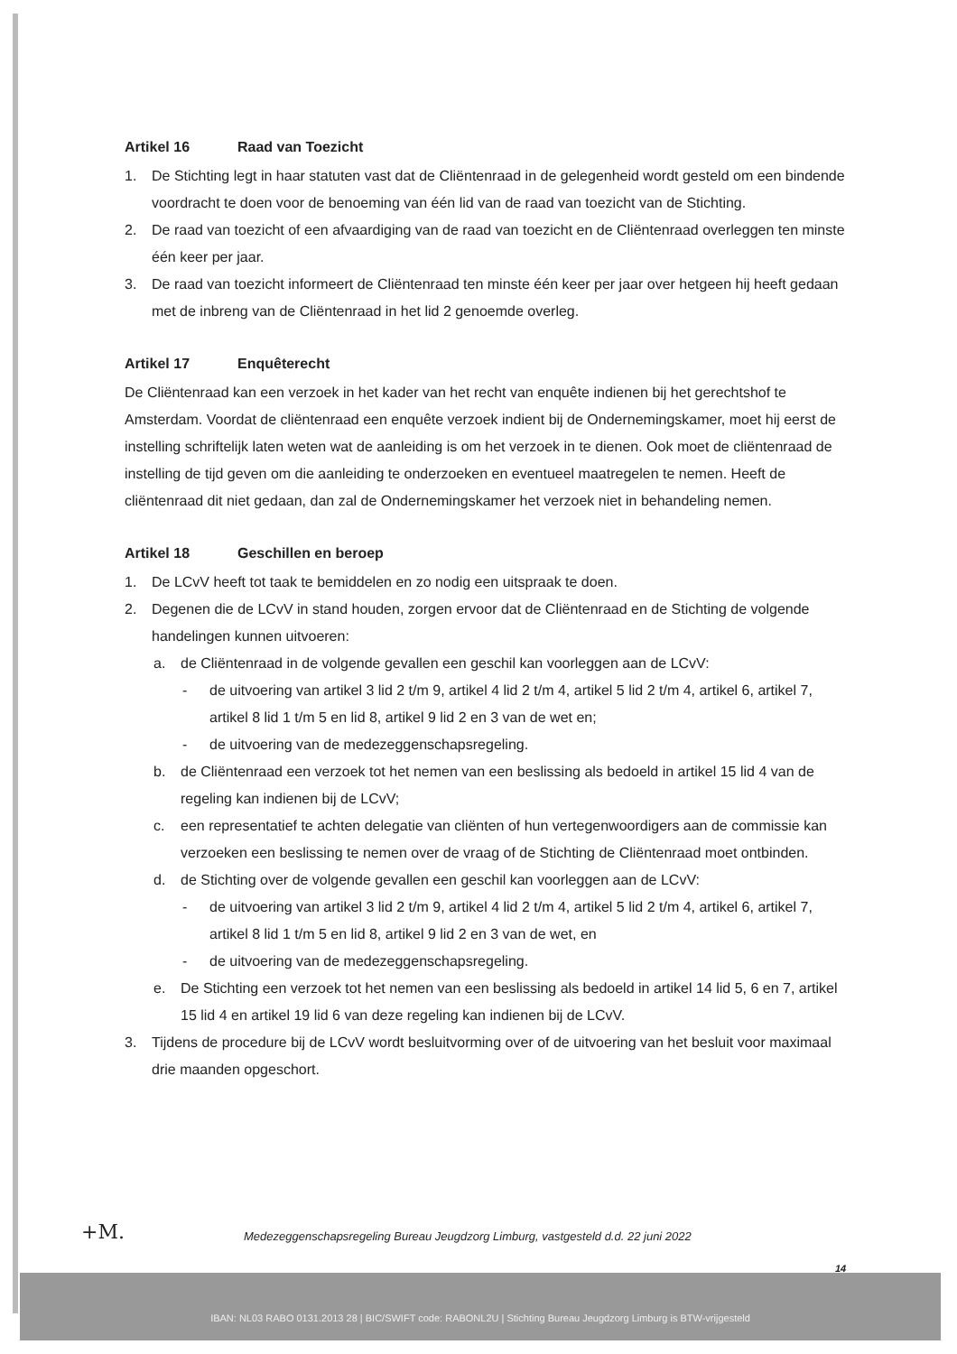Artikel 16 Raad van Toezicht
1. De Stichting legt in haar statuten vast dat de Cliëntenraad in de gelegenheid wordt gesteld om een bindende voordracht te doen voor de benoeming van één lid van de raad van toezicht van de Stichting.
2. De raad van toezicht of een afvaardiging van de raad van toezicht en de Cliëntenraad overleggen ten minste één keer per jaar.
3. De raad van toezicht informeert de Cliëntenraad ten minste één keer per jaar over hetgeen hij heeft gedaan met de inbreng van de Cliëntenraad in het lid 2 genoemde overleg.
Artikel 17 Enquêterecht
De Cliëntenraad kan een verzoek in het kader van het recht van enquête indienen bij het gerechtshof te Amsterdam. Voordat de cliëntenraad een enquête verzoek indient bij de Ondernemingskamer, moet hij eerst de instelling schriftelijk laten weten wat de aanleiding is om het verzoek in te dienen. Ook moet de cliëntenraad de instelling de tijd geven om die aanleiding te onderzoeken en eventueel maatregelen te nemen. Heeft de cliëntenraad dit niet gedaan, dan zal de Ondernemingskamer het verzoek niet in behandeling nemen.
Artikel 18 Geschillen en beroep
1. De LCvV heeft tot taak te bemiddelen en zo nodig een uitspraak te doen.
2. Degenen die de LCvV in stand houden, zorgen ervoor dat de Cliëntenraad en de Stichting de volgende handelingen kunnen uitvoeren:
a. de Cliëntenraad in de volgende gevallen een geschil kan voorleggen aan de LCvV:
- de uitvoering van artikel 3 lid 2 t/m 9, artikel 4 lid 2 t/m 4, artikel 5 lid 2 t/m 4, artikel 6, artikel 7, artikel 8 lid 1 t/m 5 en lid 8, artikel 9 lid 2 en 3 van de wet en;
- de uitvoering van de medezeggenschapsregeling.
b. de Cliëntenraad een verzoek tot het nemen van een beslissing als bedoeld in artikel 15 lid 4 van de regeling kan indienen bij de LCvV;
c. een representatief te achten delegatie van cliënten of hun vertegenwoordigers aan de commissie kan verzoeken een beslissing te nemen over de vraag of de Stichting de Cliëntenraad moet ontbinden.
d. de Stichting over de volgende gevallen een geschil kan voorleggen aan de LCvV:
- de uitvoering van artikel 3 lid 2 t/m 9, artikel 4 lid 2 t/m 4, artikel 5 lid 2 t/m 4, artikel 6, artikel 7, artikel 8 lid 1 t/m 5 en lid 8, artikel 9 lid 2 en 3 van de wet, en
- de uitvoering van de medezeggenschapsregeling.
e. De Stichting een verzoek tot het nemen van een beslissing als bedoeld in artikel 14 lid 5, 6 en 7, artikel 15 lid 4 en artikel 19 lid 6 van deze regeling kan indienen bij de LCvV.
3. Tijdens de procedure bij de LCvV wordt besluitvorming over of de uitvoering van het besluit voor maximaal drie maanden opgeschort.
+M.
Medezeggenschapsregeling Bureau Jeugdzorg Limburg, vastgesteld d.d. 22 juni 2022
14
IBAN: NL03 RABO 0131.2013 28 | BIC/SWIFT code: RABONL2U | Stichting Bureau Jeugdzorg Limburg is BTW-vrijgesteld